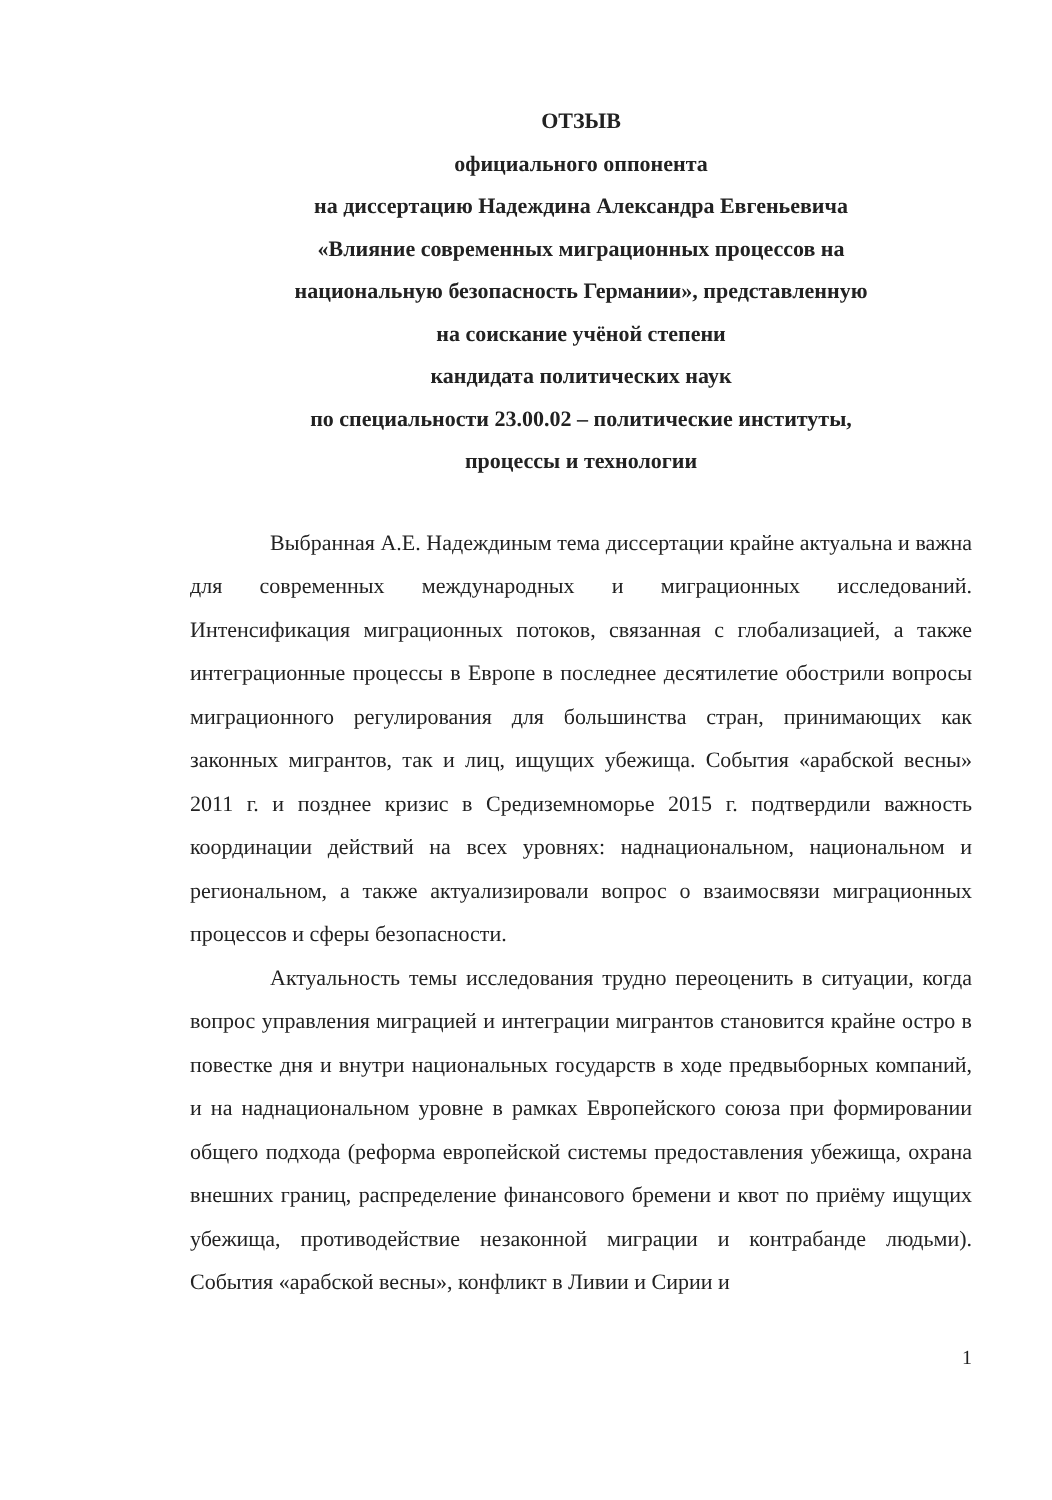ОТЗЫВ
официального оппонента
на диссертацию Надеждина Александра Евгеньевича
«Влияние современных миграционных процессов на
национальную безопасность Германии», представленную
на соискание учёной степени
кандидата политических наук
по специальности 23.00.02 – политические институты,
процессы и технологии
Выбранная А.Е. Надеждиным тема диссертации крайне актуальна и важна для современных международных и миграционных исследований. Интенсификация миграционных потоков, связанная с глобализацией, а также интеграционные процессы в Европе в последнее десятилетие обострили вопросы миграционного регулирования для большинства стран, принимающих как законных мигрантов, так и лиц, ищущих убежища. События «арабской весны» 2011 г. и позднее кризис в Средиземноморье 2015 г. подтвердили важность координации действий на всех уровнях: наднациональном, национальном и региональном, а также актуализировали вопрос о взаимосвязи миграционных процессов и сферы безопасности.
Актуальность темы исследования трудно переоценить в ситуации, когда вопрос управления миграцией и интеграции мигрантов становится крайне остро в повестке дня и внутри национальных государств в ходе предвыборных компаний, и на наднациональном уровне в рамках Европейского союза при формировании общего подхода (реформа европейской системы предоставления убежища, охрана внешних границ, распределение финансового бремени и квот по приёму ищущих убежища, противодействие незаконной миграции и контрабанде людьми). События «арабской весны», конфликт в Ливии и Сирии и
1